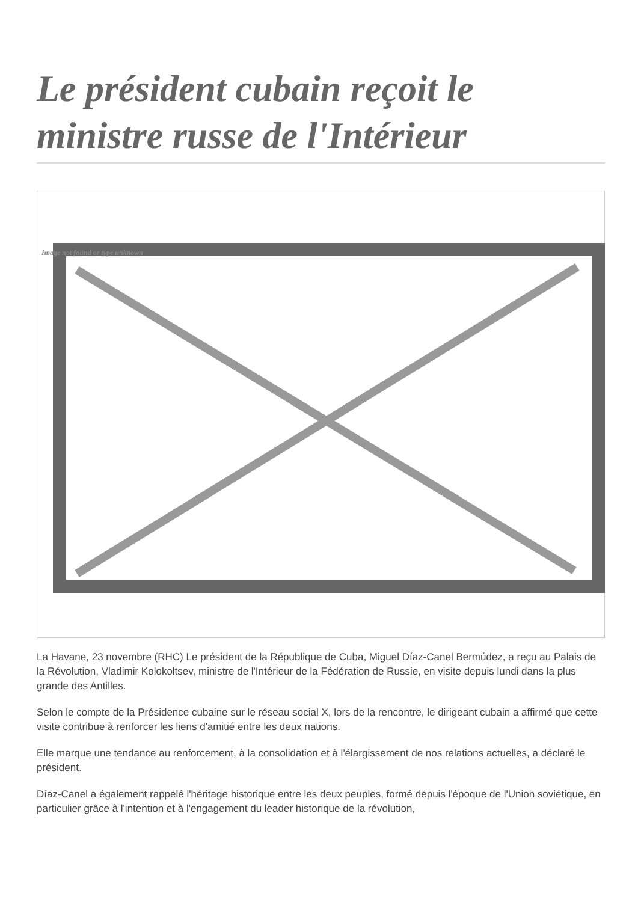Le président cubain reçoit le ministre russe de l'Intérieur
Image not found or type unknown
La Havane, 23 novembre (RHC) Le président de la République de Cuba, Miguel Díaz-Canel Bermúdez, a reçu au Palais de la Révolution, Vladimir Kolokoltsev, ministre de l'Intérieur de la Fédération de Russie, en visite depuis lundi dans la plus grande des Antilles.
Selon le compte de la Présidence cubaine sur le réseau social X, lors de la rencontre, le dirigeant cubain a affirmé que cette visite contribue à renforcer les liens d'amitié entre les deux nations.
Elle marque une tendance au renforcement, à la consolidation et à l'élargissement de nos relations actuelles, a déclaré le président.
Díaz-Canel a également rappelé l'héritage historique entre les deux peuples, formé depuis l'époque de l'Union soviétique, en particulier grâce à l'intention et à l'engagement du leader historique de la révolution,